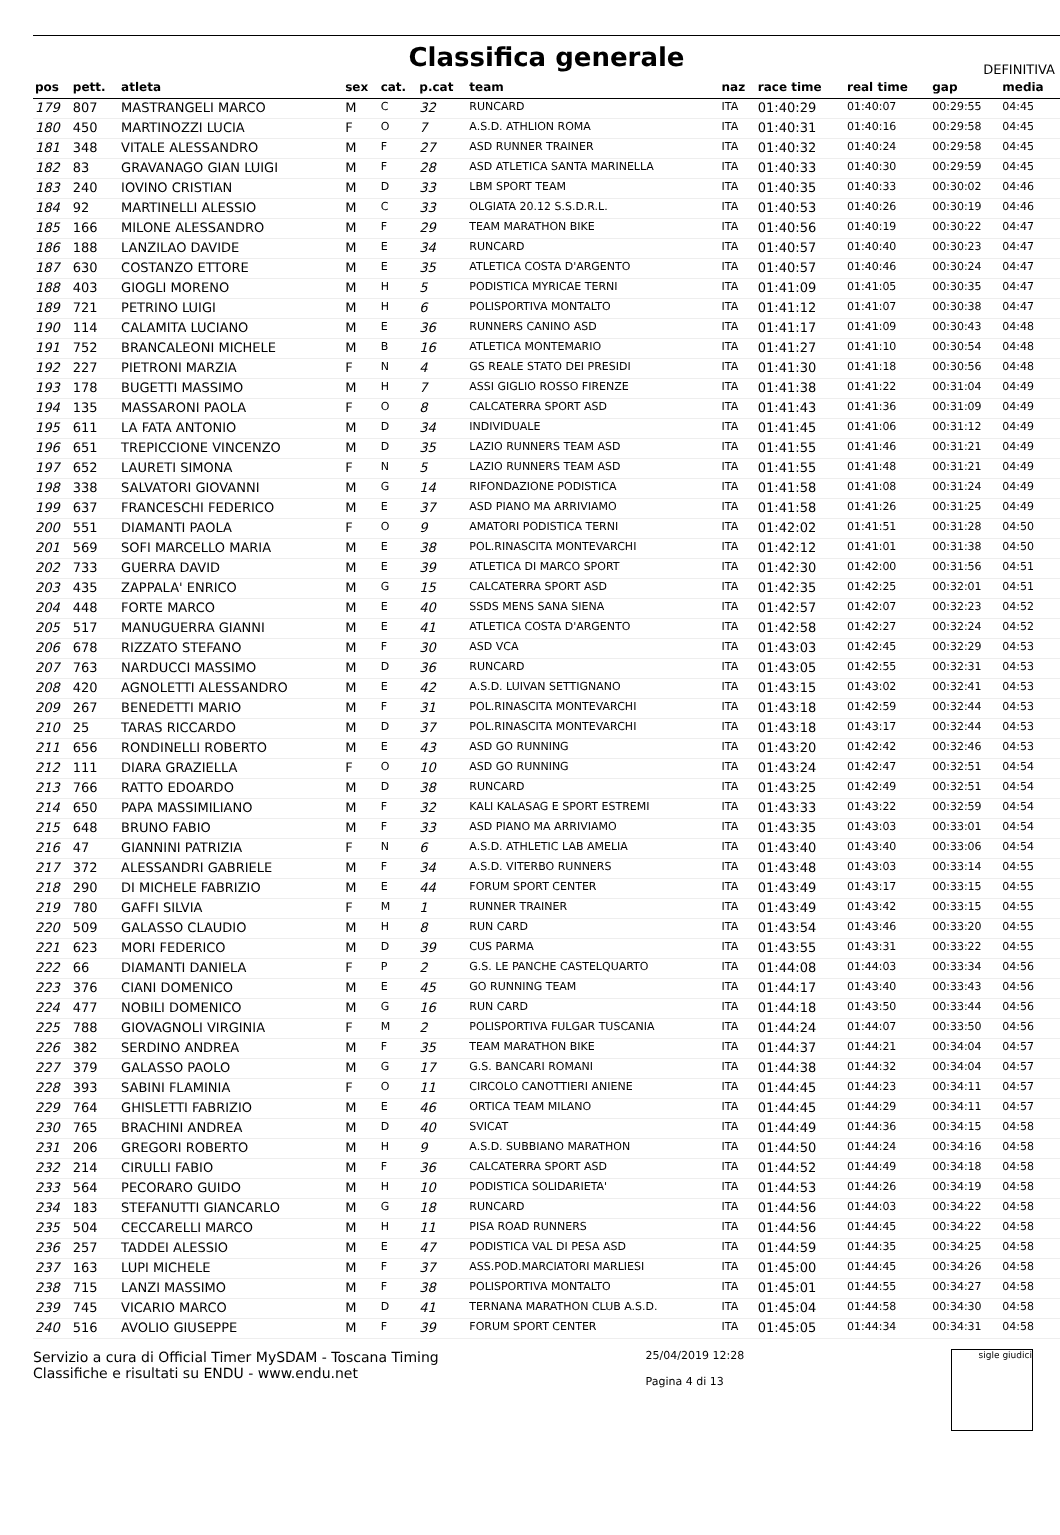Classifica generale
DEFINITIVA
| pos | pett. | atleta | sex | cat. | p.cat | team | naz | race time | real time | gap | media |
| --- | --- | --- | --- | --- | --- | --- | --- | --- | --- | --- | --- |
| 179 | 807 | MASTRANGELI MARCO | M | C | 32 | RUNCARD | ITA | 01:40:29 | 01:40:07 | 00:29:55 | 04:45 |
| 180 | 450 | MARTINOZZI LUCIA | F | O | 7 | A.S.D. ATHLION ROMA | ITA | 01:40:31 | 01:40:16 | 00:29:58 | 04:45 |
| 181 | 348 | VITALE ALESSANDRO | M | F | 27 | ASD RUNNER TRAINER | ITA | 01:40:32 | 01:40:24 | 00:29:58 | 04:45 |
| 182 | 83 | GRAVANAGO GIAN LUIGI | M | F | 28 | ASD ATLETICA SANTA MARINELLA | ITA | 01:40:33 | 01:40:30 | 00:29:59 | 04:45 |
| 183 | 240 | IOVINO CRISTIAN | M | D | 33 | LBM SPORT TEAM | ITA | 01:40:35 | 01:40:33 | 00:30:02 | 04:46 |
| 184 | 92 | MARTINELLI ALESSIO | M | C | 33 | OLGIATA 20.12 S.S.D.R.L. | ITA | 01:40:53 | 01:40:26 | 00:30:19 | 04:46 |
| 185 | 166 | MILONE ALESSANDRO | M | F | 29 | TEAM MARATHON BIKE | ITA | 01:40:56 | 01:40:19 | 00:30:22 | 04:47 |
| 186 | 188 | LANZILAO DAVIDE | M | E | 34 | RUNCARD | ITA | 01:40:57 | 01:40:40 | 00:30:23 | 04:47 |
| 187 | 630 | COSTANZO ETTORE | M | E | 35 | ATLETICA COSTA D'ARGENTO | ITA | 01:40:57 | 01:40:46 | 00:30:24 | 04:47 |
| 188 | 403 | GIOGLI MORENO | M | H | 5 | PODISTICA MYRICAE TERNI | ITA | 01:41:09 | 01:41:05 | 00:30:35 | 04:47 |
| 189 | 721 | PETRINO LUIGI | M | H | 6 | POLISPORTIVA MONTALTO | ITA | 01:41:12 | 01:41:07 | 00:30:38 | 04:47 |
| 190 | 114 | CALAMITA LUCIANO | M | E | 36 | RUNNERS CANINO ASD | ITA | 01:41:17 | 01:41:09 | 00:30:43 | 04:48 |
| 191 | 752 | BRANCALEONI MICHELE | M | B | 16 | ATLETICA MONTEMARIO | ITA | 01:41:27 | 01:41:10 | 00:30:54 | 04:48 |
| 192 | 227 | PIETRONI MARZIA | F | N | 4 | GS REALE STATO DEI PRESIDI | ITA | 01:41:30 | 01:41:18 | 00:30:56 | 04:48 |
| 193 | 178 | BUGETTI MASSIMO | M | H | 7 | ASSI GIGLIO ROSSO FIRENZE | ITA | 01:41:38 | 01:41:22 | 00:31:04 | 04:49 |
| 194 | 135 | MASSARONI PAOLA | F | O | 8 | CALCATERRA SPORT ASD | ITA | 01:41:43 | 01:41:36 | 00:31:09 | 04:49 |
| 195 | 611 | LA FATA ANTONIO | M | D | 34 | INDIVIDUALE | ITA | 01:41:45 | 01:41:06 | 00:31:12 | 04:49 |
| 196 | 651 | TREPICCIONE VINCENZO | M | D | 35 | LAZIO RUNNERS TEAM ASD | ITA | 01:41:55 | 01:41:46 | 00:31:21 | 04:49 |
| 197 | 652 | LAURETI SIMONA | F | N | 5 | LAZIO RUNNERS TEAM ASD | ITA | 01:41:55 | 01:41:48 | 00:31:21 | 04:49 |
| 198 | 338 | SALVATORI GIOVANNI | M | G | 14 | RIFONDAZIONE PODISTICA | ITA | 01:41:58 | 01:41:08 | 00:31:24 | 04:49 |
| 199 | 637 | FRANCESCHI FEDERICO | M | E | 37 | ASD PIANO MA ARRIVIAMO | ITA | 01:41:58 | 01:41:26 | 00:31:25 | 04:49 |
| 200 | 551 | DIAMANTI PAOLA | F | O | 9 | AMATORI PODISTICA TERNI | ITA | 01:42:02 | 01:41:51 | 00:31:28 | 04:50 |
| 201 | 569 | SOFI MARCELLO MARIA | M | E | 38 | POL.RINASCITA MONTEVARCHI | ITA | 01:42:12 | 01:41:01 | 00:31:38 | 04:50 |
| 202 | 733 | GUERRA DAVID | M | E | 39 | ATLETICA DI MARCO SPORT | ITA | 01:42:30 | 01:42:00 | 00:31:56 | 04:51 |
| 203 | 435 | ZAPPALA' ENRICO | M | G | 15 | CALCATERRA SPORT ASD | ITA | 01:42:35 | 01:42:25 | 00:32:01 | 04:51 |
| 204 | 448 | FORTE MARCO | M | E | 40 | SSDS MENS SANA SIENA | ITA | 01:42:57 | 01:42:07 | 00:32:23 | 04:52 |
| 205 | 517 | MANUGUERRA GIANNI | M | E | 41 | ATLETICA COSTA D'ARGENTO | ITA | 01:42:58 | 01:42:27 | 00:32:24 | 04:52 |
| 206 | 678 | RIZZATO STEFANO | M | F | 30 | ASD VCA | ITA | 01:43:03 | 01:42:45 | 00:32:29 | 04:53 |
| 207 | 763 | NARDUCCI MASSIMO | M | D | 36 | RUNCARD | ITA | 01:43:05 | 01:42:55 | 00:32:31 | 04:53 |
| 208 | 420 | AGNOLETTI ALESSANDRO | M | E | 42 | A.S.D. LUIVAN SETTIGNANO | ITA | 01:43:15 | 01:43:02 | 00:32:41 | 04:53 |
| 209 | 267 | BENEDETTI MARIO | M | F | 31 | POL.RINASCITA MONTEVARCHI | ITA | 01:43:18 | 01:42:59 | 00:32:44 | 04:53 |
| 210 | 25 | TARAS RICCARDO | M | D | 37 | POL.RINASCITA MONTEVARCHI | ITA | 01:43:18 | 01:43:17 | 00:32:44 | 04:53 |
| 211 | 656 | RONDINELLI ROBERTO | M | E | 43 | ASD GO RUNNING | ITA | 01:43:20 | 01:42:42 | 00:32:46 | 04:53 |
| 212 | 111 | DIARA GRAZIELLA | F | O | 10 | ASD GO RUNNING | ITA | 01:43:24 | 01:42:47 | 00:32:51 | 04:54 |
| 213 | 766 | RATTO EDOARDO | M | D | 38 | RUNCARD | ITA | 01:43:25 | 01:42:49 | 00:32:51 | 04:54 |
| 214 | 650 | PAPA MASSIMILIANO | M | F | 32 | KALI KALASAG E SPORT ESTREMI | ITA | 01:43:33 | 01:43:22 | 00:32:59 | 04:54 |
| 215 | 648 | BRUNO FABIO | M | F | 33 | ASD PIANO MA ARRIVIAMO | ITA | 01:43:35 | 01:43:03 | 00:33:01 | 04:54 |
| 216 | 47 | GIANNINI PATRIZIA | F | N | 6 | A.S.D. ATHLETIC LAB AMELIA | ITA | 01:43:40 | 01:43:40 | 00:33:06 | 04:54 |
| 217 | 372 | ALESSANDRI GABRIELE | M | F | 34 | A.S.D. VITERBO RUNNERS | ITA | 01:43:48 | 01:43:03 | 00:33:14 | 04:55 |
| 218 | 290 | DI MICHELE FABRIZIO | M | E | 44 | FORUM SPORT CENTER | ITA | 01:43:49 | 01:43:17 | 00:33:15 | 04:55 |
| 219 | 780 | GAFFI SILVIA | F | M | 1 | RUNNER TRAINER | ITA | 01:43:49 | 01:43:42 | 00:33:15 | 04:55 |
| 220 | 509 | GALASSO CLAUDIO | M | H | 8 | RUN CARD | ITA | 01:43:54 | 01:43:46 | 00:33:20 | 04:55 |
| 221 | 623 | MORI FEDERICO | M | D | 39 | CUS PARMA | ITA | 01:43:55 | 01:43:31 | 00:33:22 | 04:55 |
| 222 | 66 | DIAMANTI DANIELA | F | P | 2 | G.S. LE PANCHE CASTELQUARTO | ITA | 01:44:08 | 01:44:03 | 00:33:34 | 04:56 |
| 223 | 376 | CIANI DOMENICO | M | E | 45 | GO RUNNING TEAM | ITA | 01:44:17 | 01:43:40 | 00:33:43 | 04:56 |
| 224 | 477 | NOBILI DOMENICO | M | G | 16 | RUN CARD | ITA | 01:44:18 | 01:43:50 | 00:33:44 | 04:56 |
| 225 | 788 | GIOVAGNOLI VIRGINIA | F | M | 2 | POLISPORTIVA FULGAR TUSCANIA | ITA | 01:44:24 | 01:44:07 | 00:33:50 | 04:56 |
| 226 | 382 | SERDINO ANDREA | M | F | 35 | TEAM MARATHON BIKE | ITA | 01:44:37 | 01:44:21 | 00:34:04 | 04:57 |
| 227 | 379 | GALASSO PAOLO | M | G | 17 | G.S. BANCARI ROMANI | ITA | 01:44:38 | 01:44:32 | 00:34:04 | 04:57 |
| 228 | 393 | SABINI FLAMINIA | F | O | 11 | CIRCOLO CANOTTIERI ANIENE | ITA | 01:44:45 | 01:44:23 | 00:34:11 | 04:57 |
| 229 | 764 | GHISLETTI FABRIZIO | M | E | 46 | ORTICA TEAM MILANO | ITA | 01:44:45 | 01:44:29 | 00:34:11 | 04:57 |
| 230 | 765 | BRACHINI ANDREA | M | D | 40 | SVICAT | ITA | 01:44:49 | 01:44:36 | 00:34:15 | 04:58 |
| 231 | 206 | GREGORI ROBERTO | M | H | 9 | A.S.D. SUBBIANO MARATHON | ITA | 01:44:50 | 01:44:24 | 00:34:16 | 04:58 |
| 232 | 214 | CIRULLI FABIO | M | F | 36 | CALCATERRA SPORT ASD | ITA | 01:44:52 | 01:44:49 | 00:34:18 | 04:58 |
| 233 | 564 | PECORARO GUIDO | M | H | 10 | PODISTICA SOLIDARIETA' | ITA | 01:44:53 | 01:44:26 | 00:34:19 | 04:58 |
| 234 | 183 | STEFANUTTI GIANCARLO | M | G | 18 | RUNCARD | ITA | 01:44:56 | 01:44:03 | 00:34:22 | 04:58 |
| 235 | 504 | CECCARELLI MARCO | M | H | 11 | PISA ROAD RUNNERS | ITA | 01:44:56 | 01:44:45 | 00:34:22 | 04:58 |
| 236 | 257 | TADDEI ALESSIO | M | E | 47 | PODISTICA VAL DI PESA ASD | ITA | 01:44:59 | 01:44:35 | 00:34:25 | 04:58 |
| 237 | 163 | LUPI MICHELE | M | F | 37 | ASS.POD.MARCIATORI MARLIESI | ITA | 01:45:00 | 01:44:45 | 00:34:26 | 04:58 |
| 238 | 715 | LANZI MASSIMO | M | F | 38 | POLISPORTIVA MONTALTO | ITA | 01:45:01 | 01:44:55 | 00:34:27 | 04:58 |
| 239 | 745 | VICARIO MARCO | M | D | 41 | TERNANA MARATHON CLUB A.S.D. | ITA | 01:45:04 | 01:44:58 | 00:34:30 | 04:58 |
| 240 | 516 | AVOLIO GIUSEPPE | M | F | 39 | FORUM SPORT CENTER | ITA | 01:45:05 | 01:44:34 | 00:34:31 | 04:58 |
Servizio a cura di Official Timer MySDAM - Toscana Timing
Classifiche e risultati su ENDU - www.endu.net
25/04/2019 12:28
Pagina 4 di 13
sigle giudici